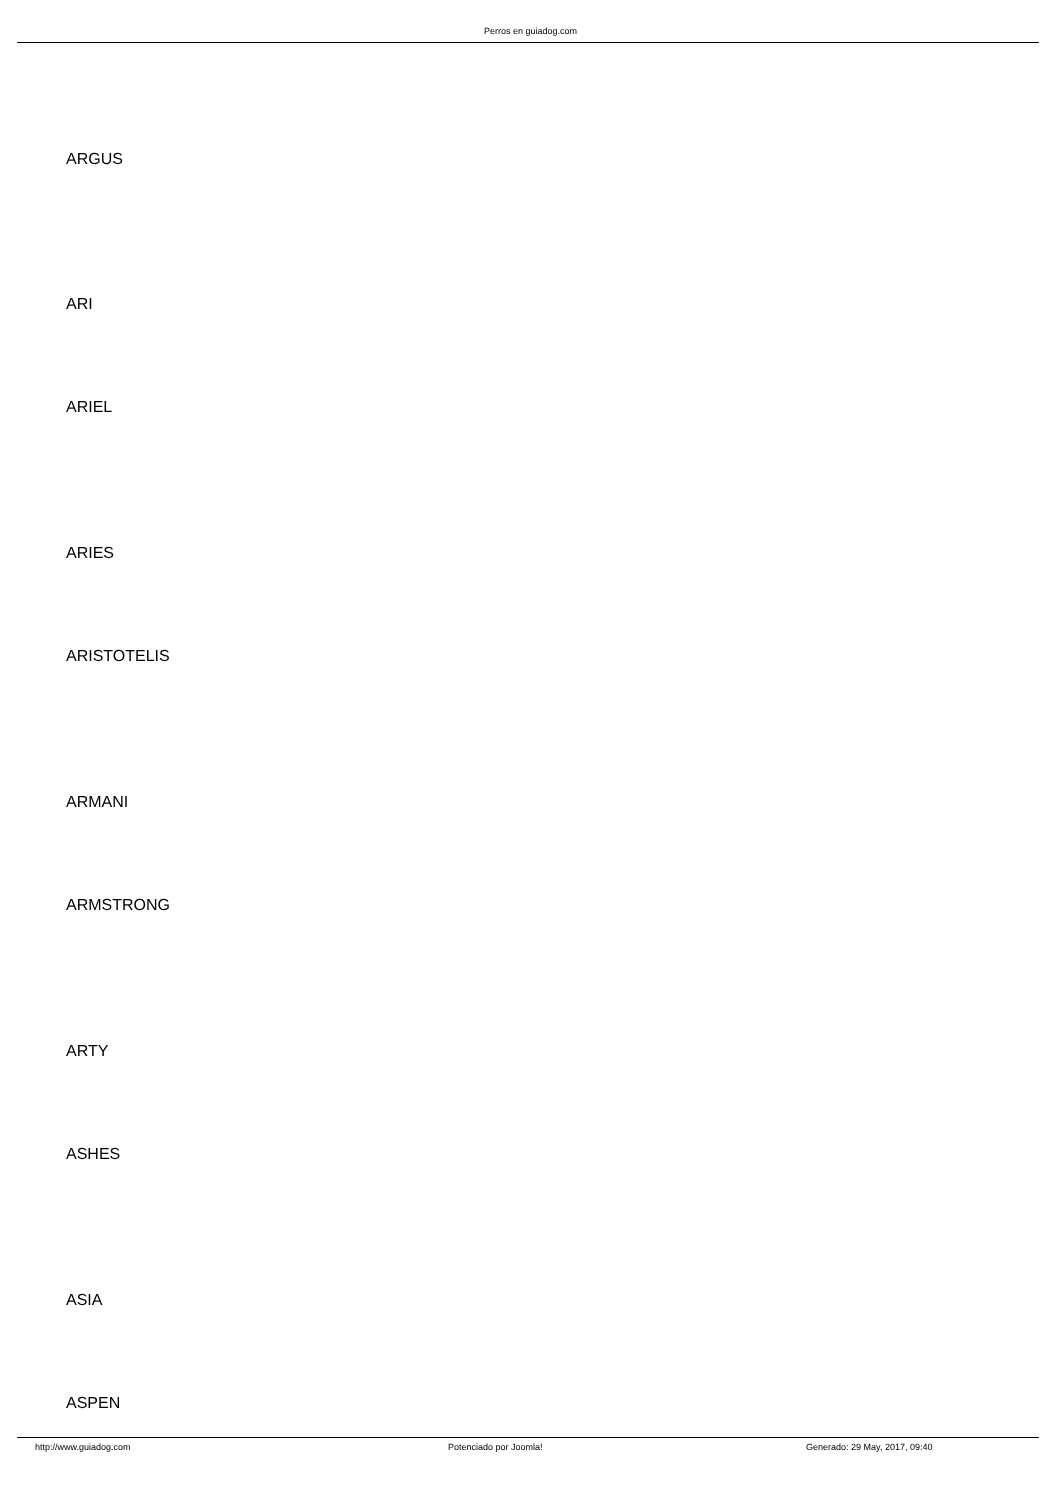Perros en guiadog.com
ARGUS
ARI
ARIEL
ARIES
ARISTOTELIS
ARMANI
ARMSTRONG
ARTY
ASHES
ASIA
ASPEN
http://www.guiadog.com Potenciado por Joomla! Generado: 29 May, 2017, 09:40